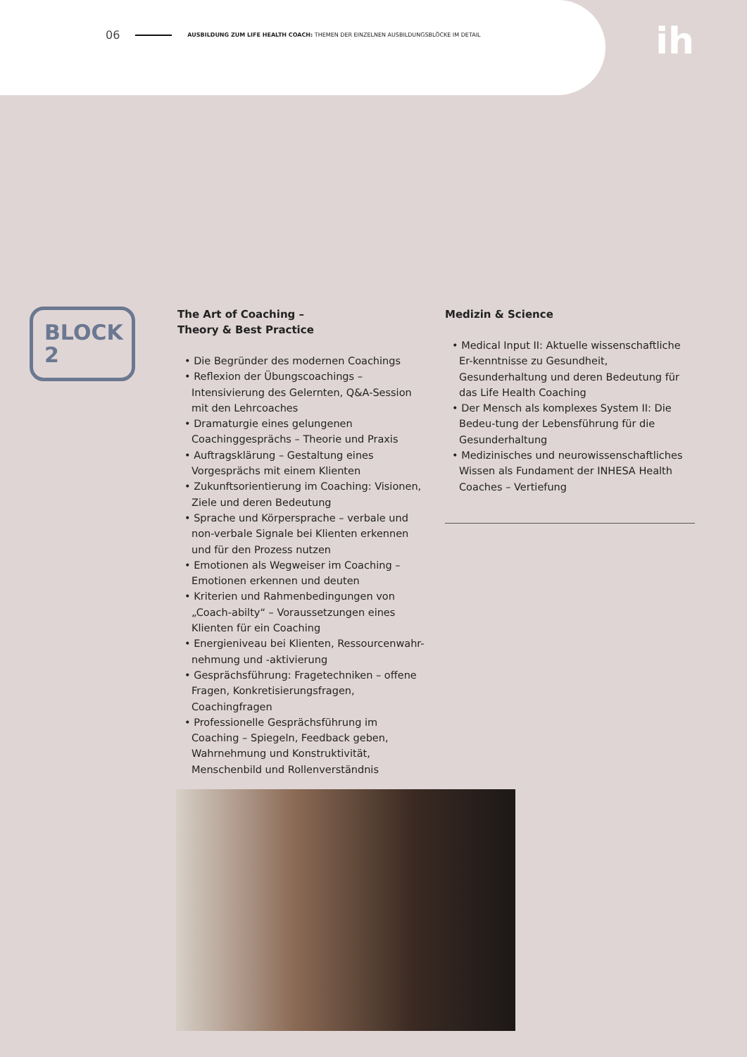06 AUSBILDUNG ZUM LIFE HEALTH COACH: THEMEN DER EINZELNEN AUSBILDUNGSBLÖCKE IM DETAIL
ih
BLOCK
2
The Art of Coaching –
Theory & Best Practice
• Die Begründer des modernen Coachings
• Reflexion der Übungscoachings – Intensivierung des Gelernten, Q&A-Session mit den Lehrcoaches
• Dramaturgie eines gelungenen Coachinggesprächs – Theorie und Praxis
• Auftragsklärung – Gestaltung eines Vorgesprächs mit einem Klienten
• Zukunftsorientierung im Coaching: Visionen, Ziele und deren Bedeutung
• Sprache und Körpersprache – verbale und non-verbale Signale bei Klienten erkennen und für den Prozess nutzen
• Emotionen als Wegweiser im Coaching – Emotionen erkennen und deuten
• Kriterien und Rahmenbedingungen von „Coach-abilty“ – Voraussetzungen eines Klienten für ein Coaching
• Energieniveau bei Klienten, Ressourcenwahr-nehmung und -aktivierung
• Gesprächsführung: Fragetechniken – offene Fragen, Konkretisierungsfragen, Coachingfragen
• Professionelle Gesprächsführung im Coaching – Spiegeln, Feedback geben, Wahrnehmung und Konstruktivität, Menschenbild und Rollenverständnis
Medizin & Science
• Medical Input II: Aktuelle wissenschaftliche Er-kenntnisse zu Gesundheit, Gesunderhaltung und deren Bedeutung für das Life Health Coaching
• Der Mensch als komplexes System II: Die Bedeu-tung der Lebensführung für die Gesunderhaltung
• Medizinisches und neurowissenschaftliches Wissen als Fundament der INHESA Health Coaches – Vertiefung